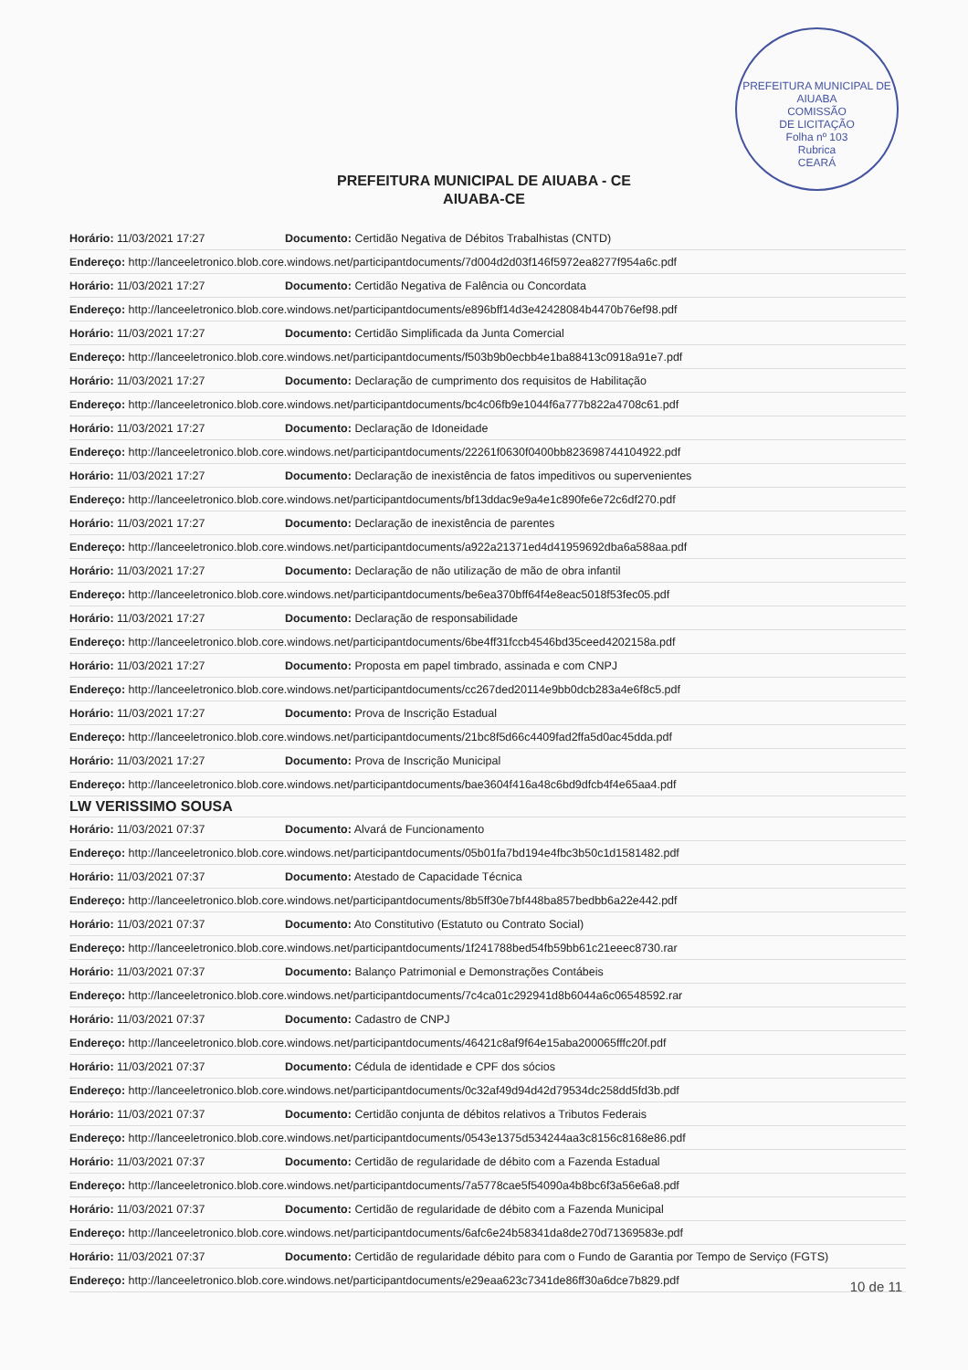PREFEITURA MUNICIPAL DE AIUABA
COMISSÃO
DE LICITAÇÃO
Folha nº 103
Rubrica
CEARÁ
PREFEITURA MUNICIPAL DE AIUABA - CE
AIUABA-CE
| Horário: 11/03/2021 17:27 | Documento: Certidão Negativa de Débitos Trabalhistas (CNTD) |
| Endereço: http://lanceeletronico.blob.core.windows.net/participantdocuments/7d004d2d03f146f5972ea8277f954a6c.pdf | |
| Horário: 11/03/2021 17:27 | Documento: Certidão Negativa de Falência ou Concordata |
| Endereço: http://lanceeletronico.blob.core.windows.net/participantdocuments/e896bff14d3e42428084b4470b76ef98.pdf | |
| Horário: 11/03/2021 17:27 | Documento: Certidão Simplificada da Junta Comercial |
| Endereço: http://lanceeletronico.blob.core.windows.net/participantdocuments/f503b9b0ecbb4e1ba88413c0918a91e7.pdf | |
| Horário: 11/03/2021 17:27 | Documento: Declaração de cumprimento dos requisitos de Habilitação |
| Endereço: http://lanceeletronico.blob.core.windows.net/participantdocuments/bc4c06fb9e1044f6a777b822a4708c61.pdf | |
| Horário: 11/03/2021 17:27 | Documento: Declaração de Idoneidade |
| Endereço: http://lanceeletronico.blob.core.windows.net/participantdocuments/22261f0630f0400bb823698744104922.pdf | |
| Horário: 11/03/2021 17:27 | Documento: Declaração de inexistência de fatos impeditivos ou supervenientes |
| Endereço: http://lanceeletronico.blob.core.windows.net/participantdocuments/bf13ddac9e9a4e1c890fe6e72c6df270.pdf | |
| Horário: 11/03/2021 17:27 | Documento: Declaração de inexistência de parentes |
| Endereço: http://lanceeletronico.blob.core.windows.net/participantdocuments/a922a21371ed4d41959692dba6a588aa.pdf | |
| Horário: 11/03/2021 17:27 | Documento: Declaração de não utilização de mão de obra infantil |
| Endereço: http://lanceeletronico.blob.core.windows.net/participantdocuments/be6ea370bff64f4e8eac5018f53fec05.pdf | |
| Horário: 11/03/2021 17:27 | Documento: Declaração de responsabilidade |
| Endereço: http://lanceeletronico.blob.core.windows.net/participantdocuments/6be4ff31fccb4546bd35ceed4202158a.pdf | |
| Horário: 11/03/2021 17:27 | Documento: Proposta em papel timbrado, assinada e com CNPJ |
| Endereço: http://lanceeletronico.blob.core.windows.net/participantdocuments/cc267ded20114e9bb0dcb283a4e6f8c5.pdf | |
| Horário: 11/03/2021 17:27 | Documento: Prova de Inscrição Estadual |
| Endereço: http://lanceeletronico.blob.core.windows.net/participantdocuments/21bc8f5d66c4409fad2ffa5d0ac45dda.pdf | |
| Horário: 11/03/2021 17:27 | Documento: Prova de Inscrição Municipal |
| Endereço: http://lanceeletronico.blob.core.windows.net/participantdocuments/bae3604f416a48c6bd9dfcb4f4e65aa4.pdf | |
| LW VERISSIMO SOUSA | |
| Horário: 11/03/2021 07:37 | Documento: Alvará de Funcionamento |
| Endereço: http://lanceeletronico.blob.core.windows.net/participantdocuments/05b01fa7bd194e4fbc3b50c1d1581482.pdf | |
| Horário: 11/03/2021 07:37 | Documento: Atestado de Capacidade Técnica |
| Endereço: http://lanceeletronico.blob.core.windows.net/participantdocuments/8b5ff30e7bf448ba857bedbb6a22e442.pdf | |
| Horário: 11/03/2021 07:37 | Documento: Ato Constitutivo (Estatuto ou Contrato Social) |
| Endereço: http://lanceeletronico.blob.core.windows.net/participantdocuments/1f241788bed54fb59bb61c21eeec8730.rar | |
| Horário: 11/03/2021 07:37 | Documento: Balanço Patrimonial e Demonstrações Contábeis |
| Endereço: http://lanceeletronico.blob.core.windows.net/participantdocuments/7c4ca01c292941d8b6044a6c06548592.rar | |
| Horário: 11/03/2021 07:37 | Documento: Cadastro de CNPJ |
| Endereço: http://lanceeletronico.blob.core.windows.net/participantdocuments/46421c8af9f64e15aba200065fffc20f.pdf | |
| Horário: 11/03/2021 07:37 | Documento: Cédula de identidade e CPF dos sócios |
| Endereço: http://lanceeletronico.blob.core.windows.net/participantdocuments/0c32af49d94d42d79534dc258dd5fd3b.pdf | |
| Horário: 11/03/2021 07:37 | Documento: Certidão conjunta de débitos relativos a Tributos Federais |
| Endereço: http://lanceeletronico.blob.core.windows.net/participantdocuments/0543e1375d534244aa3c8156c8168e86.pdf | |
| Horário: 11/03/2021 07:37 | Documento: Certidão de regularidade de débito com a Fazenda Estadual |
| Endereço: http://lanceeletronico.blob.core.windows.net/participantdocuments/7a5778cae5f54090a4b8bc6f3a56e6a8.pdf | |
| Horário: 11/03/2021 07:37 | Documento: Certidão de regularidade de débito com a Fazenda Municipal |
| Endereço: http://lanceeletronico.blob.core.windows.net/participantdocuments/6afc6e24b58341da8de270d71369583e.pdf | |
| Horário: 11/03/2021 07:37 | Documento: Certidão de regularidade débito para com o Fundo de Garantia por Tempo de Serviço (FGTS) |
| Endereço: http://lanceeletronico.blob.core.windows.net/participantdocuments/e29eaa623c7341de86ff30a6dce7b829.pdf | |
10 de 11